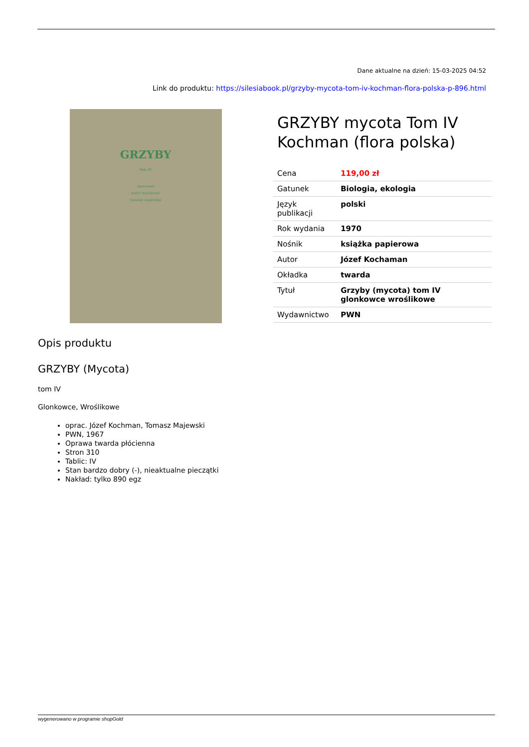Dane aktualne na dzień: 15-03-2025 04:52
Link do produktu: https://silesiabook.pl/grzyby-mycota-tom-iv-kochman-flora-polska-p-896.html
GRZYBY
Tom IV
Opracowali
JÓZEF KOCHMAN
TOMASZ MAJEWSKI
GRZYBY mycota Tom IV Kochman (flora polska)
| Cena | 119,00 zł |
| Gatunek | Biologia, ekologia |
| Język publikacji | polski |
| Rok wydania | 1970 |
| Nośnik | książka papierowa |
| Autor | Józef Kochaman |
| Okładka | twarda |
| Tytuł | Grzyby (mycota) tom IV glonkowce wroślikowe |
| Wydawnictwo | PWN |
Opis produktu
GRZYBY (Mycota)
tom IV
Glonkowce, Wroślikowe
oprac. Józef Kochman, Tomasz Majewski
PWN, 1967
Oprawa twarda płócienna
Stron 310
Tablic: IV
Stan bardzo dobry (-), nieaktualne pieczątki
Nakład: tylko 890 egz
wygenerowano w programie shopGold